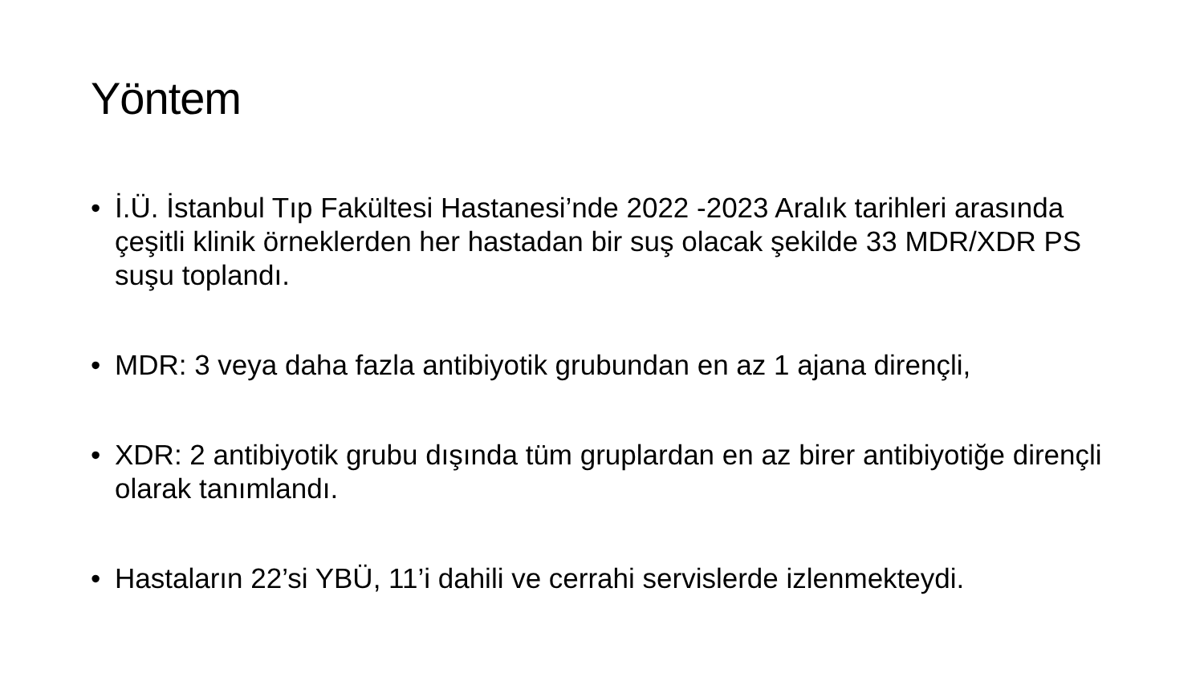Yöntem
• İ.Ü. İstanbul Tıp Fakültesi Hastanesi’nde 2022 -2023 Aralık tarihleri arasında çeşitli klinik örneklerden her hastadan bir suş olacak şekilde 33 MDR/XDR PS suşu toplandı.
• MDR: 3 veya daha fazla antibiyotik grubundan en az 1 ajana dirençli,
• XDR: 2 antibiyotik grubu dışında tüm gruplardan en az birer antibiyotiğe dirençli olarak tanımlandı.
• Hastaların 22’si YBÜ, 11’i dahili ve cerrahi servislerde izlenmekteydi.